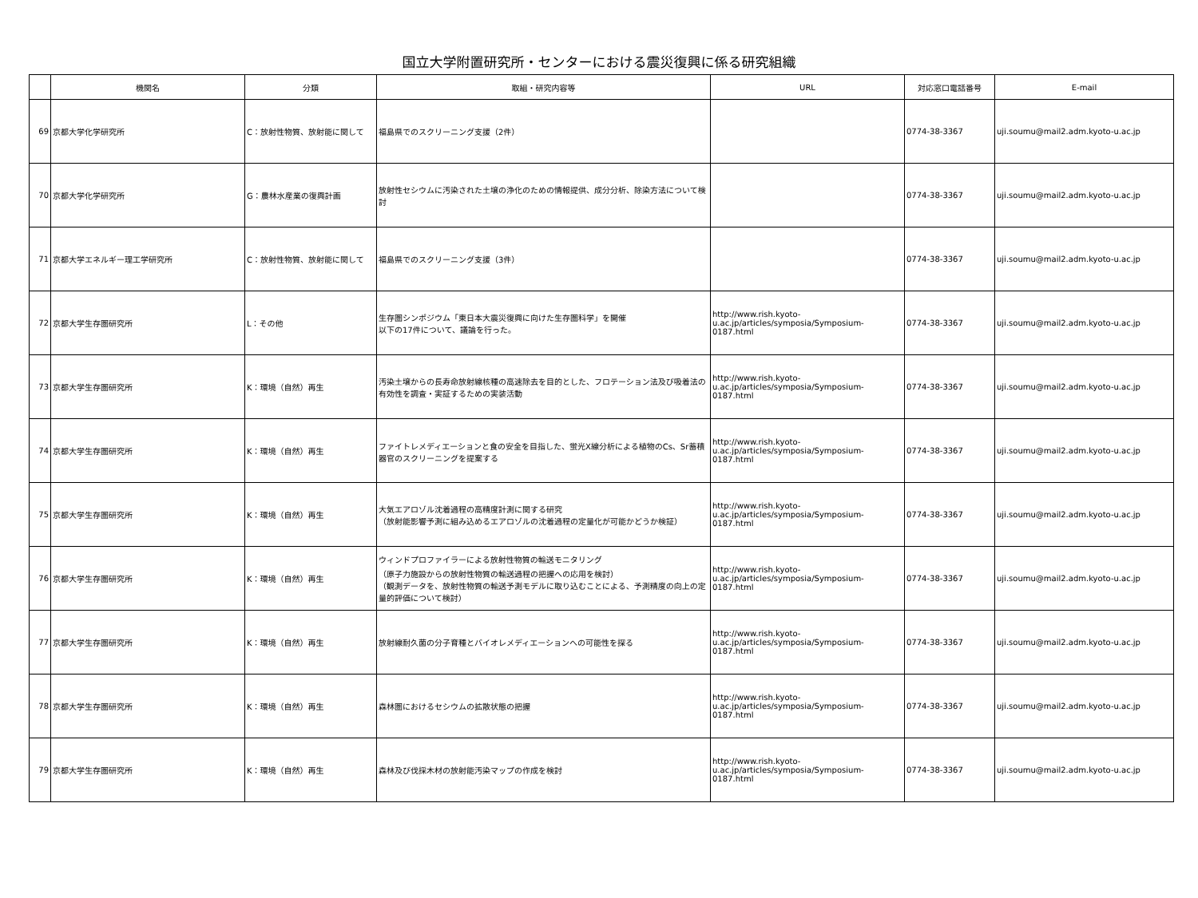国立大学附置研究所・センターにおける震災復興に係る研究組織
| | 機関名 | 分類 | 取組・研究内容等 | URL | 対応窓口電話番号 | E-mail |
| --- | --- | --- | --- | --- | --- | --- |
| 69 | 京都大学化学研究所 | C：放射性物質、放射能に関して | 福島県でのスクリーニング支援（2件） | | 0774-38-3367 | uji.soumu@mail2.adm.kyoto-u.ac.jp |
| 70 | 京都大学化学研究所 | G：農林水産業の復興計画 | 放射性セシウムに汚染された土壌の浄化のための情報提供、成分分析、除染方法について検討 | | 0774-38-3367 | uji.soumu@mail2.adm.kyoto-u.ac.jp |
| 71 | 京都大学エネルギー理工学研究所 | C：放射性物質、放射能に関して | 福島県でのスクリーニング支援（3件） | | 0774-38-3367 | uji.soumu@mail2.adm.kyoto-u.ac.jp |
| 72 | 京都大学生存圏研究所 | L：その他 | 生存圏シンポジウム「東日本大震災復興に向けた生存圏科学」を開催 以下の17件について、議論を行った。 | http://www.rish.kyoto-u.ac.jp/articles/symposia/Symposium-0187.html | 0774-38-3367 | uji.soumu@mail2.adm.kyoto-u.ac.jp |
| 73 | 京都大学生存圏研究所 | K：環境（自然）再生 | 汚染土壌からの長寿命放射線核種の高速除去を目的とした、フロテーション法及び吸着法の有効性を調査・実証するための実装活動 | http://www.rish.kyoto-u.ac.jp/articles/symposia/Symposium-0187.html | 0774-38-3367 | uji.soumu@mail2.adm.kyoto-u.ac.jp |
| 74 | 京都大学生存圏研究所 | K：環境（自然）再生 | ファイトレメディエーションと食の安全を目指した、蛍光X線分析による植物のCs、Sr蓄積器官のスクリーニングを提案する | http://www.rish.kyoto-u.ac.jp/articles/symposia/Symposium-0187.html | 0774-38-3367 | uji.soumu@mail2.adm.kyoto-u.ac.jp |
| 75 | 京都大学生存圏研究所 | K：環境（自然）再生 | 大気エアロゾル沈着過程の高精度計測に関する研究 （放射能影響予測に組み込めるエアロゾルの沈着過程の定量化が可能かどうか検証） | http://www.rish.kyoto-u.ac.jp/articles/symposia/Symposium-0187.html | 0774-38-3367 | uji.soumu@mail2.adm.kyoto-u.ac.jp |
| 76 | 京都大学生存圏研究所 | K：環境（自然）再生 | ウィンドプロファイラーによる放射性物質の輸送モニタリング （原子力施設からの放射性物質の輸送過程の把握への応用を検討） （観測データを、放射性物質の輸送予測モデルに取り込むことによる、予測精度の向上の定量的評価について検討） | http://www.rish.kyoto-u.ac.jp/articles/symposia/Symposium-0187.html | 0774-38-3367 | uji.soumu@mail2.adm.kyoto-u.ac.jp |
| 77 | 京都大学生存圏研究所 | K：環境（自然）再生 | 放射線耐久菌の分子育種とバイオレメディエーションへの可能性を探る | http://www.rish.kyoto-u.ac.jp/articles/symposia/Symposium-0187.html | 0774-38-3367 | uji.soumu@mail2.adm.kyoto-u.ac.jp |
| 78 | 京都大学生存圏研究所 | K：環境（自然）再生 | 森林圏におけるセシウムの拡散状態の把握 | http://www.rish.kyoto-u.ac.jp/articles/symposia/Symposium-0187.html | 0774-38-3367 | uji.soumu@mail2.adm.kyoto-u.ac.jp |
| 79 | 京都大学生存圏研究所 | K：環境（自然）再生 | 森林及び伐採木材の放射能汚染マップの作成を検討 | http://www.rish.kyoto-u.ac.jp/articles/symposia/Symposium-0187.html | 0774-38-3367 | uji.soumu@mail2.adm.kyoto-u.ac.jp |